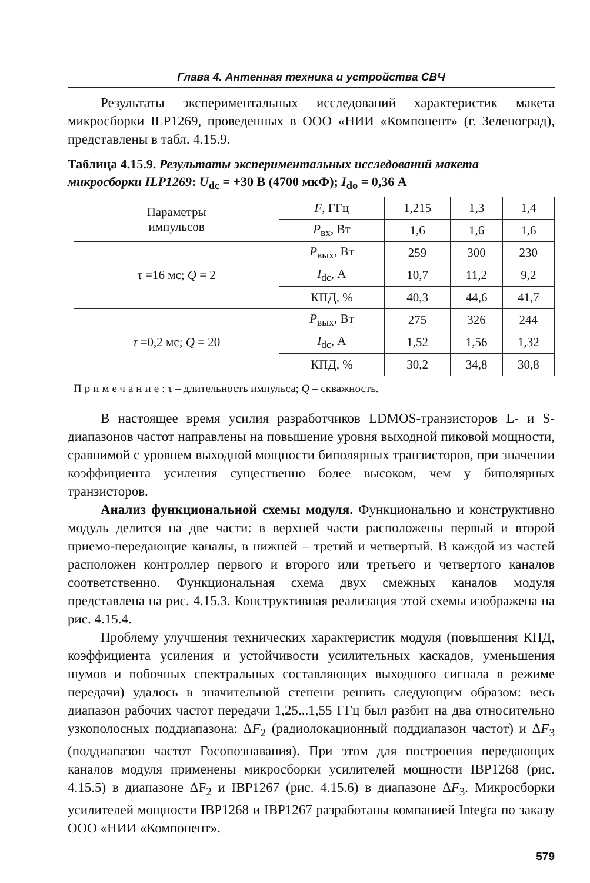Глава 4. Антенная техника и устройства СВЧ
Результаты экспериментальных исследований характеристик макета микросборки ILP1269, проведенных в ООО «НИИ «Компонент» (г. Зеленоград), представлены в табл. 4.15.9.
Таблица 4.15.9. Результаты экспериментальных исследований макета микросборки ILP1269: U<sub>dc</sub> = +30 В (4700 мкФ); I<sub>do</sub> = 0,36 А
| Параметры импульсов | F , ГГц | 1,215 | 1,3 | 1,4 |
| | P<sub>вх</sub>, Вт | 1,6 | 1,6 | 1,6 |
| τ =16 мс; Q = 2 | P<sub>вых</sub>, Вт | 259 | 300 | 230 |
| | I<sub>dc</sub>, А | 10,7 | 11,2 | 9,2 |
| | КПД, % | 40,3 | 44,6 | 41,7 |
| τ =0,2 мс; Q = 20 | P<sub>вых</sub>, Вт | 275 | 326 | 244 |
| | I<sub>dc</sub>, А | 1,52 | 1,56 | 1,32 |
| | КПД, % | 30,2 | 34,8 | 30,8 |
Примечание: τ – длительность импульса; Q – скважность.
В настоящее время усилия разработчиков LDMOS-транзисторов L- и S-диапазонов частот направлены на повышение уровня выходной пиковой мощности, сравнимой с уровнем выходной мощности биполярных транзисторов, при значении коэффициента усиления существенно более высоком, чем у биполярных транзисторов.
Анализ функциональной схемы модуля. Функционально и конструктивно модуль делится на две части: в верхней части расположены первый и второй приемо-передающие каналы, в нижней – третий и четвертый. В каждой из частей расположен контроллер первого и второго или третьего и четвертого каналов соответственно. Функциональная схема двух смежных каналов модуля представлена на рис. 4.15.3. Конструктивная реализация этой схемы изображена на рис. 4.15.4.
Проблему улучшения технических характеристик модуля (повышения КПД, коэффициента усиления и устойчивости усилительных каскадов, уменьшения шумов и побочных спектральных составляющих выходного сигнала в режиме передачи) удалось в значительной степени решить следующим образом: весь диапазон рабочих частот передачи 1,25...1,55 ГГц был разбит на два относительно узкополосных поддиапазона: ΔF<sub>2</sub> (радиолокационный поддиапазон частот) и ΔF<sub>3</sub> (поддиапазон частот Госопознавания). При этом для построения передающих каналов модуля применены микросборки усилителей мощности IBP1268 (рис. 4.15.5) в диапазоне ΔF<sub>2</sub> и IBP1267 (рис. 4.15.6) в диапазоне ΔF<sub>3</sub>. Микросборки усилителей мощности IBP1268 и IBP1267 разработаны компанией Integra по заказу ООО «НИИ «Компонент».
579